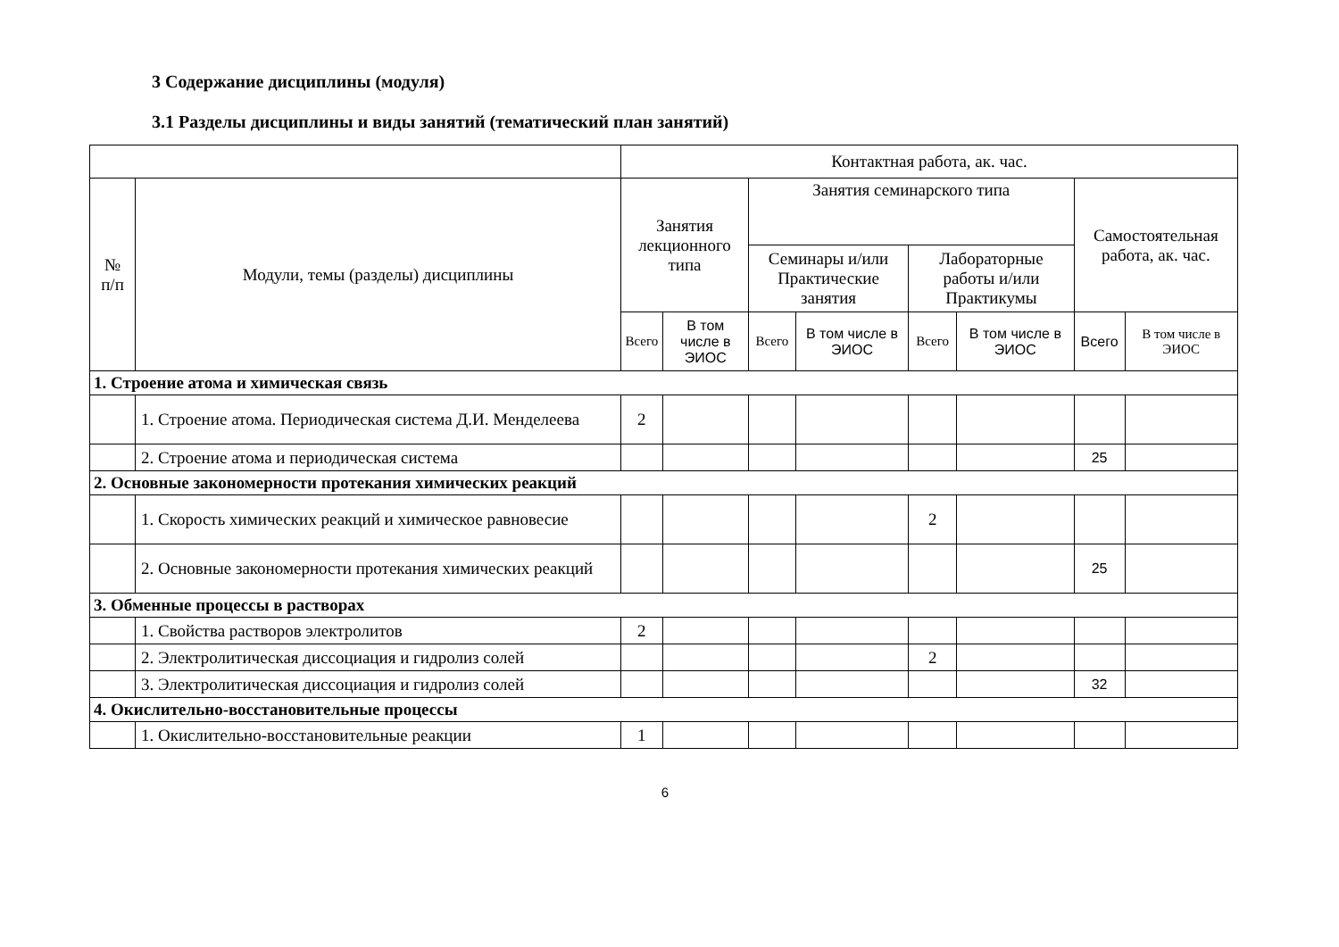3 Содержание дисциплины (модуля)
3.1 Разделы дисциплины и виды занятий (тематический план занятий)
| | | Контактная работа, ак. час. | | | | | | | |
| --- | --- | --- | --- | --- | --- | --- | --- | --- | --- |
| № п/п | Модули, темы (разделы) дисциплины | Занятия лекционного типа | | Занятия семинарского типа | | | | Самостоятельная работа, ак. час. | |
| | | | | Семинары и/или Практические занятия | | Лабораторные работы и/или Практикумы | | | |
| | | Всего | В том числе в ЭИОС | Всего | В том числе в ЭИОС | Всего | В том числе в ЭИОС | Всего | В том числе в ЭИОС |
| 1. Строение атома и химическая связь | | | | | | | | | |
| | 1. Строение атома. Периодическая система Д.И. Менделеева | 2 | | | | | | | |
| | 2. Строение атома и периодическая система | | | | | | | 25 | |
| 2. Основные закономерности протекания химических реакций | | | | | | | | | |
| | 1. Скорость химических реакций и химическое равновесие | | | | | 2 | | | |
| | 2. Основные закономерности протекания химических реакций | | | | | | | 25 | |
| 3. Обменные процессы в растворах | | | | | | | | | |
| | 1. Свойства растворов электролитов | 2 | | | | | | | |
| | 2. Электролитическая диссоциация и гидролиз солей | | | | | 2 | | | |
| | 3. Электролитическая диссоциация и гидролиз солей | | | | | | | 32 | |
| 4. Окислительно-восстановительные процессы | | | | | | | | | |
| | 1. Окислительно-восстановительные реакции | 1 | | | | | | | |
6